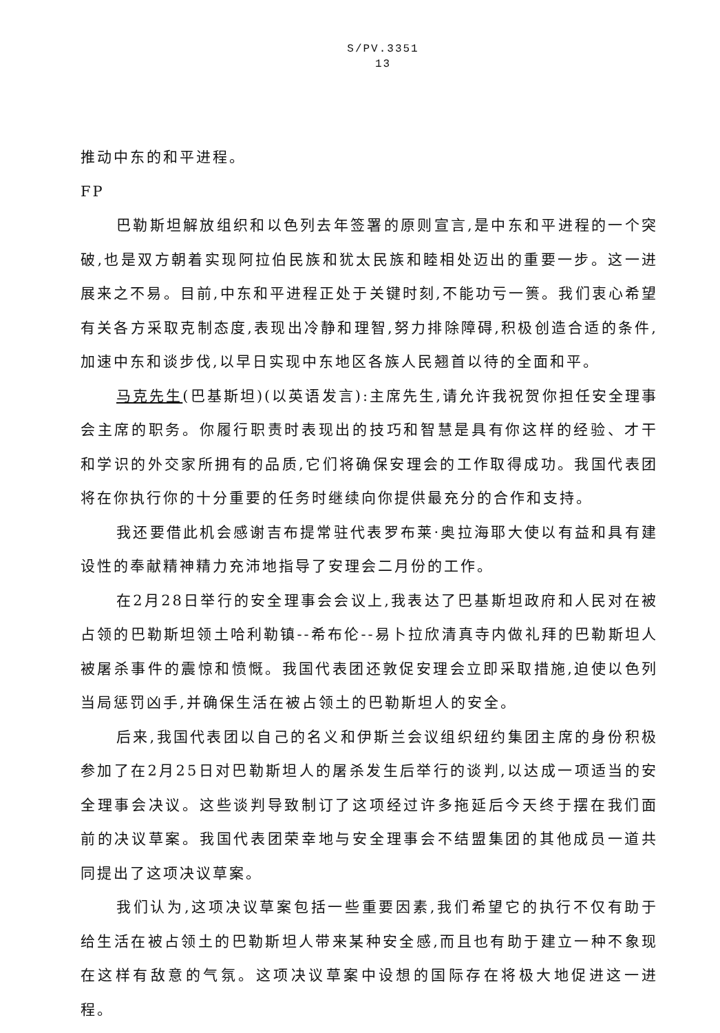S/PV.3351
13
推动中东的和平进程。
FP
巴勒斯坦解放组织和以色列去年签署的原则宣言,是中东和平进程的一个突破,也是双方朝着实现阿拉伯民族和犹太民族和睦相处迈出的重要一步。这一进展来之不易。目前,中东和平进程正处于关键时刻,不能功亏一篑。我们衷心希望有关各方采取克制态度,表现出冷静和理智,努力排除障碍,积极创造合适的条件,加速中东和谈步伐,以早日实现中东地区各族人民翘首以待的全面和平。
马克先生(巴基斯坦)(以英语发言):主席先生,请允许我祝贺你担任安全理事会主席的职务。你履行职责时表现出的技巧和智慧是具有你这样的经验、才干和学识的外交家所拥有的品质,它们将确保安理会的工作取得成功。我国代表团将在你执行你的十分重要的任务时继续向你提供最充分的合作和支持。
我还要借此机会感谢吉布提常驻代表罗布莱·奥拉海耶大使以有益和具有建设性的奉献精神精力充沛地指导了安理会二月份的工作。
在2月28日举行的安全理事会会议上,我表达了巴基斯坦政府和人民对在被占领的巴勒斯坦领土哈利勒镇--希布伦--易卜拉欣清真寺内做礼拜的巴勒斯坦人被屠杀事件的震惊和愤慨。我国代表团还敦促安理会立即采取措施,迫使以色列当局惩罚凶手,并确保生活在被占领土的巴勒斯坦人的安全。
后来,我国代表团以自己的名义和伊斯兰会议组织纽约集团主席的身份积极参加了在2月25日对巴勒斯坦人的屠杀发生后举行的谈判,以达成一项适当的安全理事会决议。这些谈判导致制订了这项经过许多拖延后今天终于摆在我们面前的决议草案。我国代表团荣幸地与安全理事会不结盟集团的其他成员一道共同提出了这项决议草案。
我们认为,这项决议草案包括一些重要因素,我们希望它的执行不仅有助于给生活在被占领土的巴勒斯坦人带来某种安全感,而且也有助于建立一种不象现在这样有敌意的气氛。这项决议草案中设想的国际存在将极大地促进这一进程。